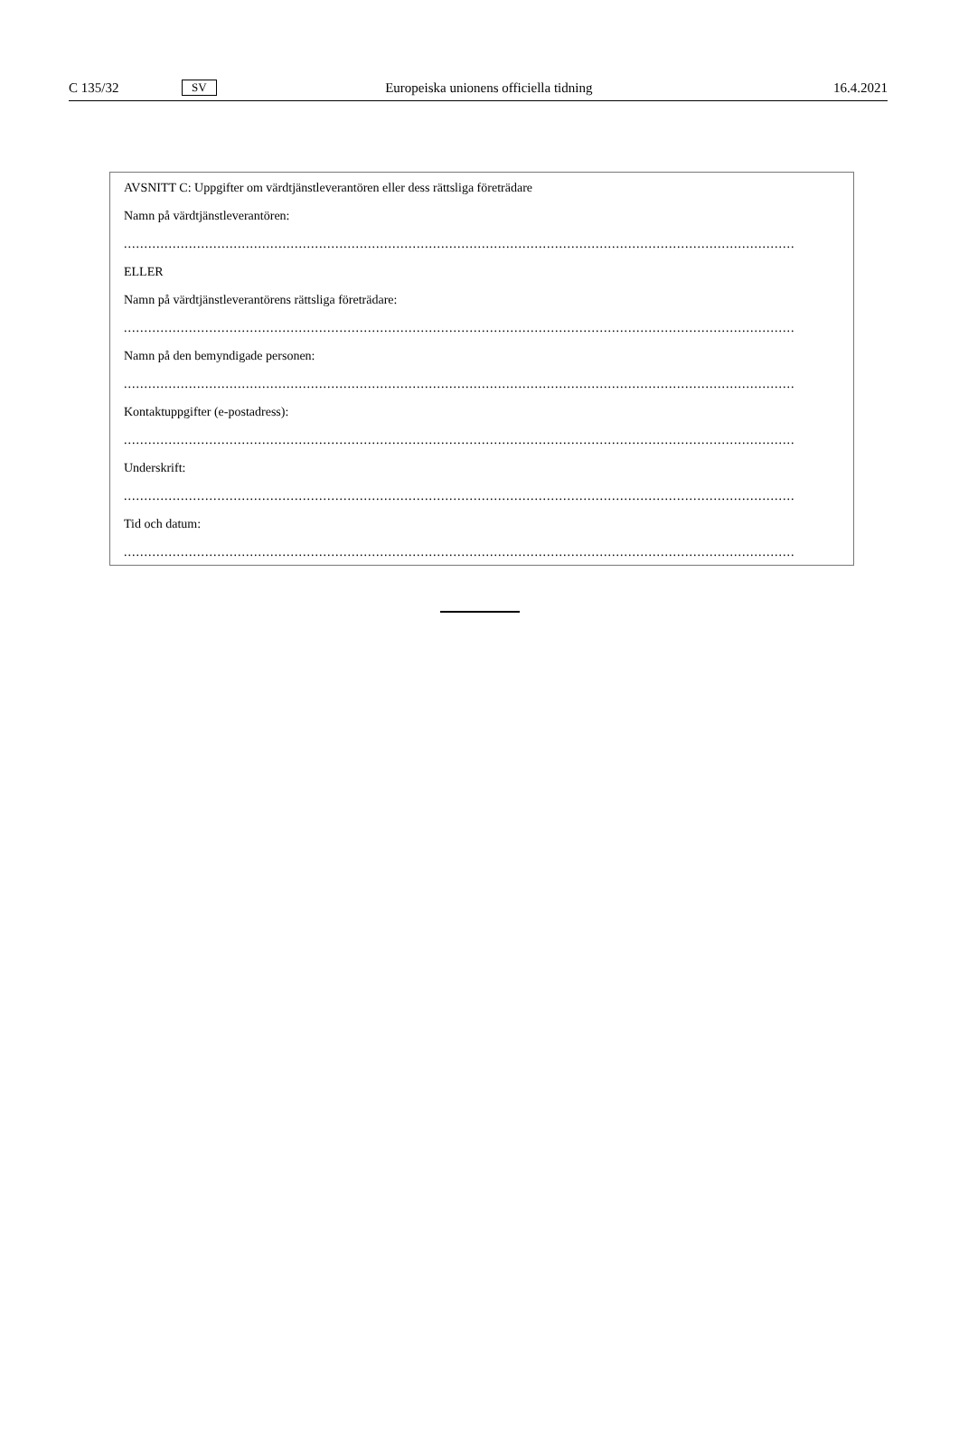C 135/32 SV Europeiska unionens officiella tidning 16.4.2021
AVSNITT C: Uppgifter om värdtjänstleverantören eller dess rättsliga företrädare
Namn på värdtjänstleverantören:
.....................................................................................................................................................................
ELLER
Namn på värdtjänstleverantörens rättsliga företrädare:
.....................................................................................................................................................................
Namn på den bemyndigade personen:
.....................................................................................................................................................................
Kontaktuppgifter (e-postadress):
.....................................................................................................................................................................
Underskrift:
.....................................................................................................................................................................
Tid och datum:
.....................................................................................................................................................................